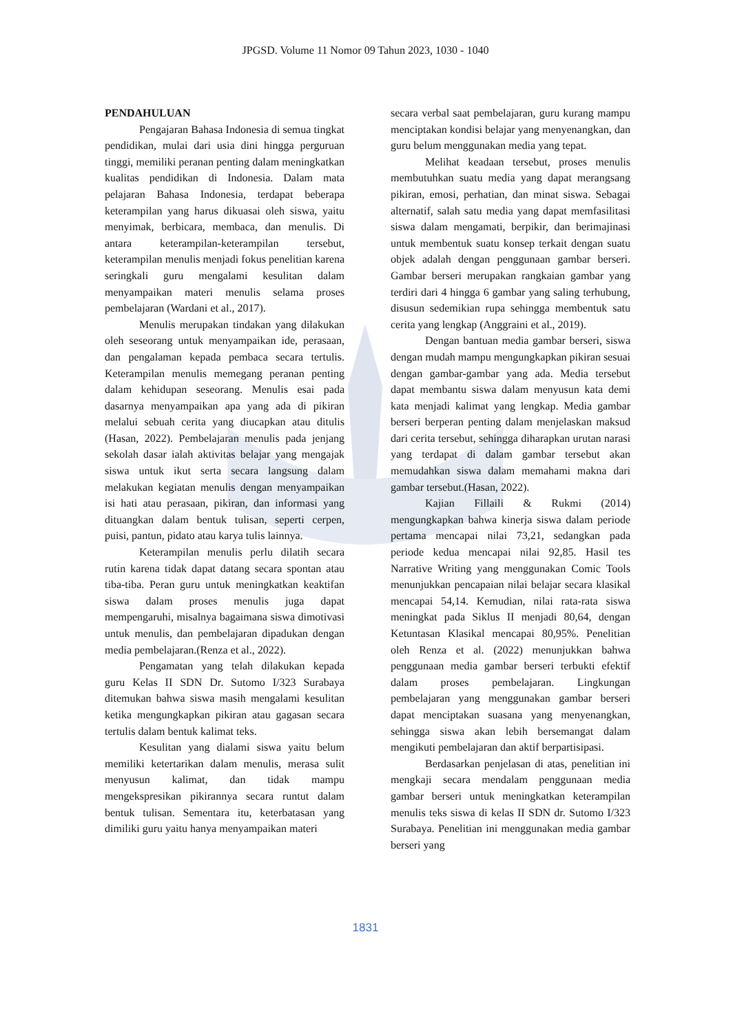JPGSD. Volume 11 Nomor 09 Tahun 2023, 1030 - 1040
PENDAHULUAN
Pengajaran Bahasa Indonesia di semua tingkat pendidikan, mulai dari usia dini hingga perguruan tinggi, memiliki peranan penting dalam meningkatkan kualitas pendidikan di Indonesia. Dalam mata pelajaran Bahasa Indonesia, terdapat beberapa keterampilan yang harus dikuasai oleh siswa, yaitu menyimak, berbicara, membaca, dan menulis. Di antara keterampilan-keterampilan tersebut, keterampilan menulis menjadi fokus penelitian karena seringkali guru mengalami kesulitan dalam menyampaikan materi menulis selama proses pembelajaran (Wardani et al., 2017).
Menulis merupakan tindakan yang dilakukan oleh seseorang untuk menyampaikan ide, perasaan, dan pengalaman kepada pembaca secara tertulis. Keterampilan menulis memegang peranan penting dalam kehidupan seseorang. Menulis esai pada dasarnya menyampaikan apa yang ada di pikiran melalui sebuah cerita yang diucapkan atau ditulis (Hasan, 2022). Pembelajaran menulis pada jenjang sekolah dasar ialah aktivitas belajar yang mengajak siswa untuk ikut serta secara langsung dalam melakukan kegiatan menulis dengan menyampaikan isi hati atau perasaan, pikiran, dan informasi yang dituangkan dalam bentuk tulisan, seperti cerpen, puisi, pantun, pidato atau karya tulis lainnya.
Keterampilan menulis perlu dilatih secara rutin karena tidak dapat datang secara spontan atau tiba-tiba. Peran guru untuk meningkatkan keaktifan siswa dalam proses menulis juga dapat mempengaruhi, misalnya bagaimana siswa dimotivasi untuk menulis, dan pembelajaran dipadukan dengan media pembelajaran.(Renza et al., 2022).
Pengamatan yang telah dilakukan kepada guru Kelas II SDN Dr. Sutomo I/323 Surabaya ditemukan bahwa siswa masih mengalami kesulitan ketika mengungkapkan pikiran atau gagasan secara tertulis dalam bentuk kalimat teks.
Kesulitan yang dialami siswa yaitu belum memiliki ketertarikan dalam menulis, merasa sulit menyusun kalimat, dan tidak mampu mengekspresikan pikirannya secara runtut dalam bentuk tulisan. Sementara itu, keterbatasan yang dimiliki guru yaitu hanya menyampaikan materi
secara verbal saat pembelajaran, guru kurang mampu menciptakan kondisi belajar yang menyenangkan, dan guru belum menggunakan media yang tepat.
Melihat keadaan tersebut, proses menulis membutuhkan suatu media yang dapat merangsang pikiran, emosi, perhatian, dan minat siswa. Sebagai alternatif, salah satu media yang dapat memfasilitasi siswa dalam mengamati, berpikir, dan berimajinasi untuk membentuk suatu konsep terkait dengan suatu objek adalah dengan penggunaan gambar berseri. Gambar berseri merupakan rangkaian gambar yang terdiri dari 4 hingga 6 gambar yang saling terhubung, disusun sedemikian rupa sehingga membentuk satu cerita yang lengkap (Anggraini et al., 2019).
Dengan bantuan media gambar berseri, siswa dengan mudah mampu mengungkapkan pikiran sesuai dengan gambar-gambar yang ada. Media tersebut dapat membantu siswa dalam menyusun kata demi kata menjadi kalimat yang lengkap. Media gambar berseri berperan penting dalam menjelaskan maksud dari cerita tersebut, sehingga diharapkan urutan narasi yang terdapat di dalam gambar tersebut akan memudahkan siswa dalam memahami makna dari gambar tersebut.(Hasan, 2022).
Kajian Fillaili & Rukmi (2014) mengungkapkan bahwa kinerja siswa dalam periode pertama mencapai nilai 73,21, sedangkan pada periode kedua mencapai nilai 92,85. Hasil tes Narrative Writing yang menggunakan Comic Tools menunjukkan pencapaian nilai belajar secara klasikal mencapai 54,14. Kemudian, nilai rata-rata siswa meningkat pada Siklus II menjadi 80,64, dengan Ketuntasan Klasikal mencapai 80,95%. Penelitian oleh Renza et al. (2022) menunjukkan bahwa penggunaan media gambar berseri terbukti efektif dalam proses pembelajaran. Lingkungan pembelajaran yang menggunakan gambar berseri dapat menciptakan suasana yang menyenangkan, sehingga siswa akan lebih bersemangat dalam mengikuti pembelajaran dan aktif berpartisipasi.
Berdasarkan penjelasan di atas, penelitian ini mengkaji secara mendalam penggunaan media gambar berseri untuk meningkatkan keterampilan menulis teks siswa di kelas II SDN dr. Sutomo I/323 Surabaya. Penelitian ini menggunakan media gambar berseri yang
1831